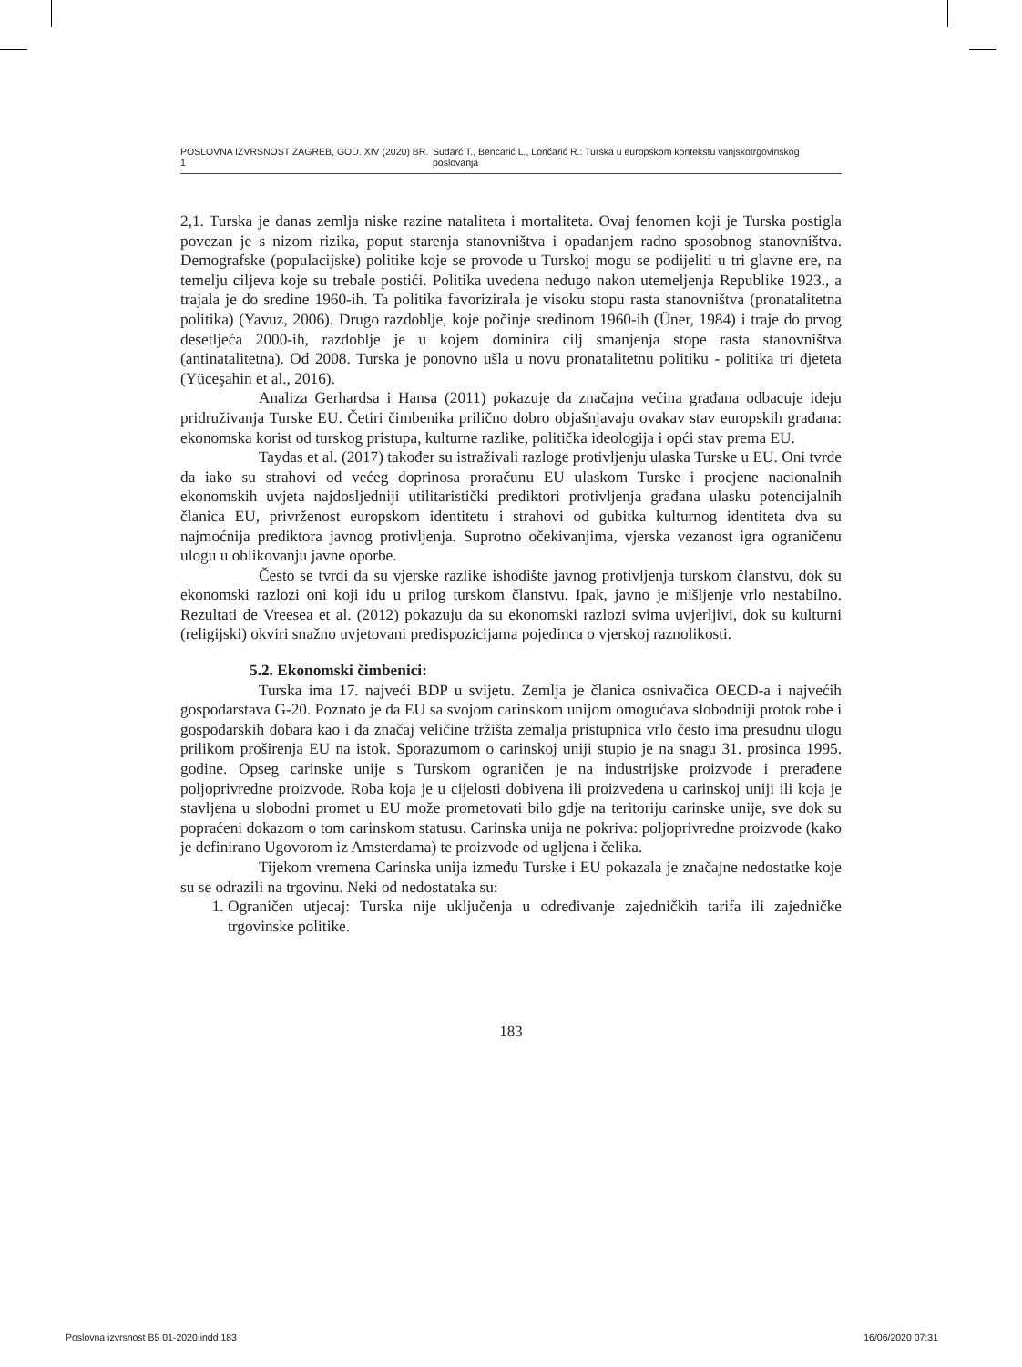POSLOVNA IZVRSNOST ZAGREB, GOD. XIV (2020) BR. 1 Sudarć T., Bencarić L., Lončarić R.: Turska u europskom kontekstu vanjskotrgovinskog poslovanja
2,1. Turska je danas zemlja niske razine nataliteta i mortaliteta. Ovaj fenomen koji je Turska postigla povezan je s nizom rizika, poput starenja stanovništva i opadanjem radno sposobnog stanovništva. Demografske (populacijske) politike koje se provode u Turskoj mogu se podijeliti u tri glavne ere, na temelju ciljeva koje su trebale postići. Politika uvedena nedugo nakon utemeljenja Republike 1923., a trajala je do sredine 1960-ih. Ta politika favorizirala je visoku stopu rasta stanovništva (pronatalitetna politika) (Yavuz, 2006). Drugo razdoblje, koje počinje sredinom 1960-ih (Üner, 1984) i traje do prvog desetljeća 2000-ih, razdoblje je u kojem dominira cilj smanjenja stope rasta stanovništva (antinatalitetna). Od 2008. Turska je ponovno ušla u novu pronatalitetnu politiku - politika tri djeteta (Yüceşahin et al., 2016).
Analiza Gerhardsa i Hansa (2011) pokazuje da značajna većina građana odbacuje ideju pridruživanja Turske EU. Četiri čimbenika prilično dobro objašnjavaju ovakav stav europskih građana: ekonomska korist od turskog pristupa, kulturne razlike, politička ideologija i opći stav prema EU.
Taydas et al. (2017) također su istraživali razloge protivljenju ulaska Turske u EU. Oni tvrde da iako su strahovi od većeg doprinosa proračunu EU ulaskom Turske i procjene nacionalnih ekonomskih uvjeta najdosljedniji utilitaristički prediktori protivljenja građana ulasku potencijalnih članica EU, privrženost europskom identitetu i strahovi od gubitka kulturnog identiteta dva su najmoćnija prediktora javnog protivljenja. Suprotno očekivanjima, vjerska vezanost igra ograničenu ulogu u oblikovanju javne oporbe.
Često se tvrdi da su vjerske razlike ishodište javnog protivljenja turskom članstvu, dok su ekonomski razlozi oni koji idu u prilog turskom članstvu. Ipak, javno je mišljenje vrlo nestabilno. Rezultati de Vreesea et al. (2012) pokazuju da su ekonomski razlozi svima uvjerljivi, dok su kulturni (religijski) okviri snažno uvjetovani predispozicijama pojedinca o vjerskoj raznolikosti.
5.2. Ekonomski čimbenici:
Turska ima 17. najveći BDP u svijetu. Zemlja je članica osnivačica OECD-a i najvećih gospodarstava G-20. Poznato je da EU sa svojom carinskom unijom omogućava slobodniji protok robe i gospodarskih dobara kao i da značaj veličine tržišta zemalja pristupnica vrlo često ima presudnu ulogu prilikom proširenja EU na istok. Sporazumom o carinskoj uniji stupio je na snagu 31. prosinca 1995. godine. Opseg carinske unije s Turskom ograničen je na industrijske proizvode i prerađene poljoprivredne proizvode. Roba koja je u cijelosti dobivena ili proizvedena u carinskoj uniji ili koja je stavljena u slobodni promet u EU može prometovati bilo gdje na teritoriju carinske unije, sve dok su popraćeni dokazom o tom carinskom statusu. Carinska unija ne pokriva: poljoprivredne proizvode (kako je definirano Ugovorom iz Amsterdama) te proizvode od ugljena i čelika.
Tijekom vremena Carinska unija između Turske i EU pokazala je značajne nedostatke koje su se odrazili na trgovinu. Neki od nedostataka su:
1. Ograničen utjecaj: Turska nije uključenja u određivanje zajedničkih tarifa ili zajedničke trgovinske politike.
183
Poslovna izvrsnost B5 01-2020.indd 183 16/06/2020 07:31